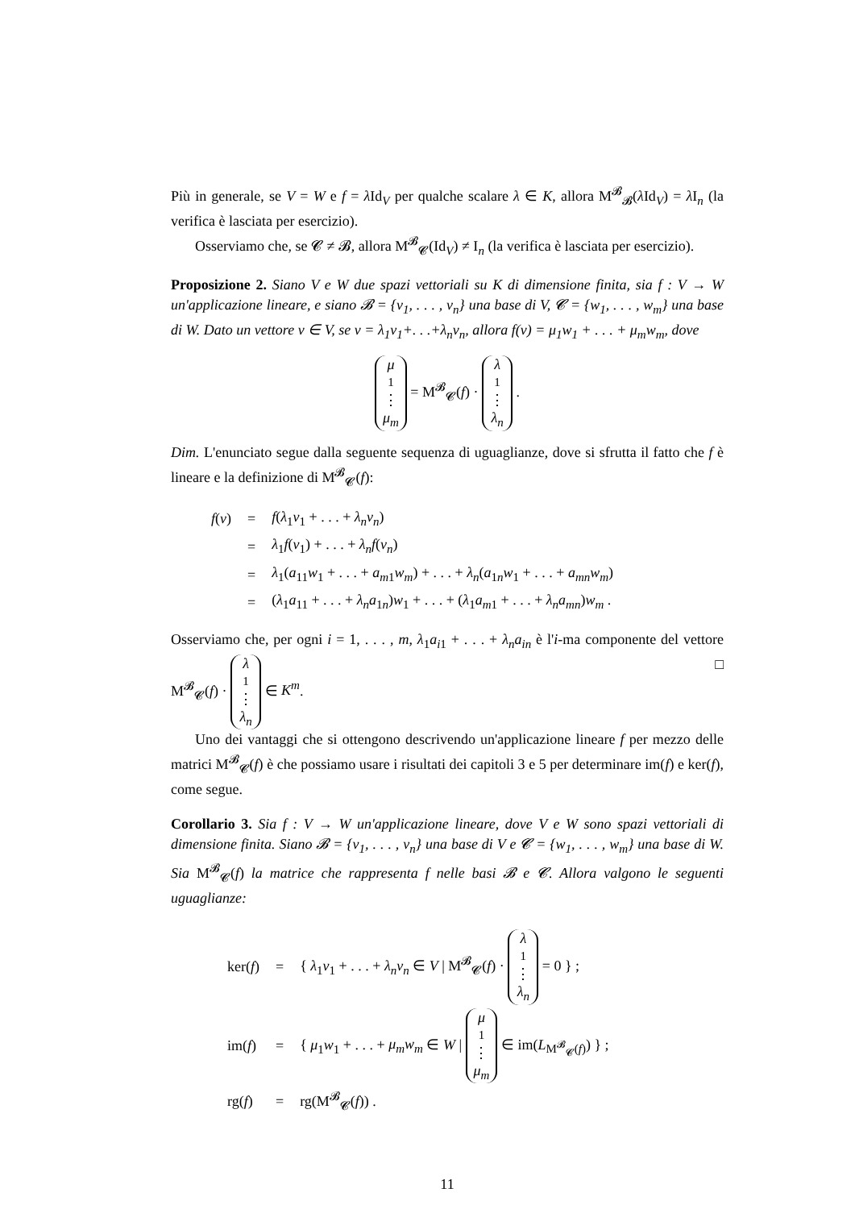Più in generale, se V = W e f = λ Id<sub>V</sub> per qualche scalare λ ∈ K, allora M<sup>𝓑</sup><sub>𝓑</sub>(λ Id<sub>V</sub>) = λ I<sub>n</sub> (la verifica è lasciata per esercizio).
Osserviamo che, se 𝓒 ≠ 𝓑, allora M<sup>𝓑</sup><sub>𝓒</sub>(Id<sub>V</sub>) ≠ I<sub>n</sub> (la verifica è lasciata per esercizio).
Proposizione 2. Siano V e W due spazi vettoriali su K di dimensione finita, sia f : V → W un'applicazione lineare, e siano 𝓑 = {v<sub>1</sub>, . . . , v<sub>n</sub>} una base di V, 𝓒 = {w<sub>1</sub>, . . . , w<sub>m</sub>} una base di W. Dato un vettore v ∈ V, se v = λ<sub>1</sub>v<sub>1</sub>+. . .+λ<sub>n</sub>v<sub>n</sub>, allora f(v) = μ<sub>1</sub>w<sub>1</sub> + . . . + μ<sub>m</sub>w<sub>m</sub>, dove
μ<sub>1</sub> ⋮ μ<sub>m</sub> = M<sup>𝓑</sup><sub>𝓒</sub>(f) · λ<sub>1</sub> ⋮ λ<sub>n</sub> .
Dim. L'enunciato segue dalla seguente sequenza di uguaglianze, dove si sfrutta il fatto che f è lineare e la definizione di M<sup>𝓑</sup><sub>𝓒</sub>(f):
| f ( v ) | = | f ( λ<sub>1</sub> v<sub>1</sub> + . . . + λ<sub>n</sub>v<sub>n</sub> ) |
| | = | λ<sub>1</sub> f ( v<sub>1</sub>) + . . . + λ<sub>n</sub>f ( v<sub>n</sub> ) |
| | = | λ<sub>1</sub>( a<sub>11</sub> w<sub>1</sub> + . . . + a<sub>m1</sub> w<sub>m</sub> ) + . . . + λ<sub>n</sub> ( a<sub>1n</sub> w<sub>1</sub> + . . . + a<sub>mn</sub>w<sub>m</sub> ) |
| | = | ( λ<sub>1</sub> a<sub>11</sub> + . . . + λ<sub>n</sub>a<sub>1n</sub>) w<sub>1</sub> + . . . + ( λ<sub>1</sub> a<sub>m1</sub> + . . . + λ<sub>n</sub>a<sub>mn</sub> ) w<sub>m</sub> . |
Osserviamo che, per ogni i = 1, . . . , m, λ<sub>1</sub>a<sub>i1</sub> + . . . + λ<sub>n</sub>a<sub>in</sub> è l'i-ma componente del vettore M<sup>𝓑</sup><sub>𝓒</sub>(f) · λ<sub>1</sub> ⋮ λ<sub>n</sub> ∈ K<sup>m</sup>. □
Uno dei vantaggi che si ottengono descrivendo un'applicazione lineare f per mezzo delle matrici M<sup>𝓑</sup><sub>𝓒</sub>(f) è che possiamo usare i risultati dei capitoli 3 e 5 per determinare im(f) e ker(f), come segue.
Corollario 3. Sia f : V → W un'applicazione lineare, dove V e W sono spazi vettoriali di dimensione finita. Siano 𝓑 = {v<sub>1</sub>, . . . , v<sub>n</sub>} una base di V e 𝓒 = {w<sub>1</sub>, . . . , w<sub>m</sub>} una base di W. Sia M<sup>𝓑</sup><sub>𝓒</sub>(f) la matrice che rappresenta f nelle basi 𝓑 e 𝓒. Allora valgono le seguenti uguaglianze:
| ker( f ) | = | { λ<sub>1</sub> v<sub>1</sub> + . . . + λ<sub>n</sub>v<sub>n</sub> ∈ V / M<sup>𝓑</sup><sub>𝓒</sub>( f ) · λ<sub>1</sub> ⋮ λ<sub>n</sub> = 0 } ; |
| im( f ) | = | { μ<sub>1</sub> w<sub>1</sub> + . . . + μ<sub>m</sub>w<sub>m</sub> ∈ W / μ<sub>1</sub> ⋮ μ<sub>m</sub> ∈ im( L<sub>M<sup>𝓑</sup><sub>𝓒</sub>(f)</sub>) } ; |
| rg( f ) | = | rg(M<sup>𝓑</sup><sub>𝓒</sub>( f )) . |
11